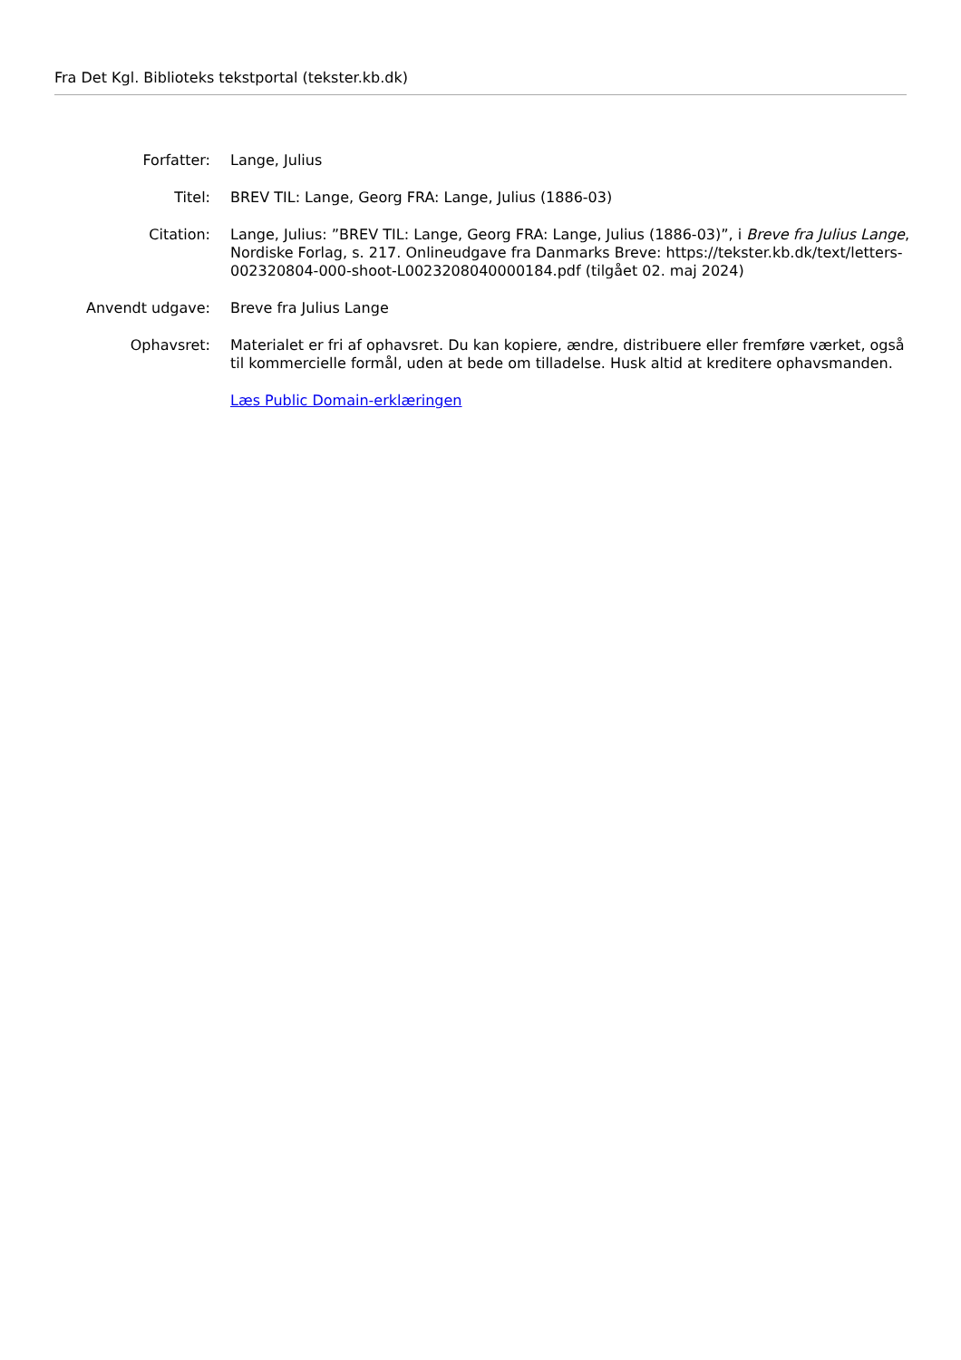Fra Det Kgl. Biblioteks tekstportal (tekster.kb.dk)
| Forfatter: | Lange, Julius |
| Titel: | BREV TIL: Lange, Georg FRA: Lange, Julius (1886-03) |
| Citation: | Lange, Julius: ”BREV TIL: Lange, Georg FRA: Lange, Julius (1886-03)”, i Breve fra Julius Lange , Nordiske Forlag, s. 217. Onlineudgave fra Danmarks Breve: https://tekster.kb.dk/text/letters-002320804-000-shoot-L0023208040000184.pdf (tilgået 02. maj 2024) |
| Anvendt udgave: | Breve fra Julius Lange |
| Ophavsret: | Materialet er fri af ophavsret. Du kan kopiere, ændre, distribuere eller fremføre værket, også til kommercielle formål, uden at bede om tilladelse. Husk altid at kreditere ophavsmanden. |
| | Læs Public Domain-erklæringen |